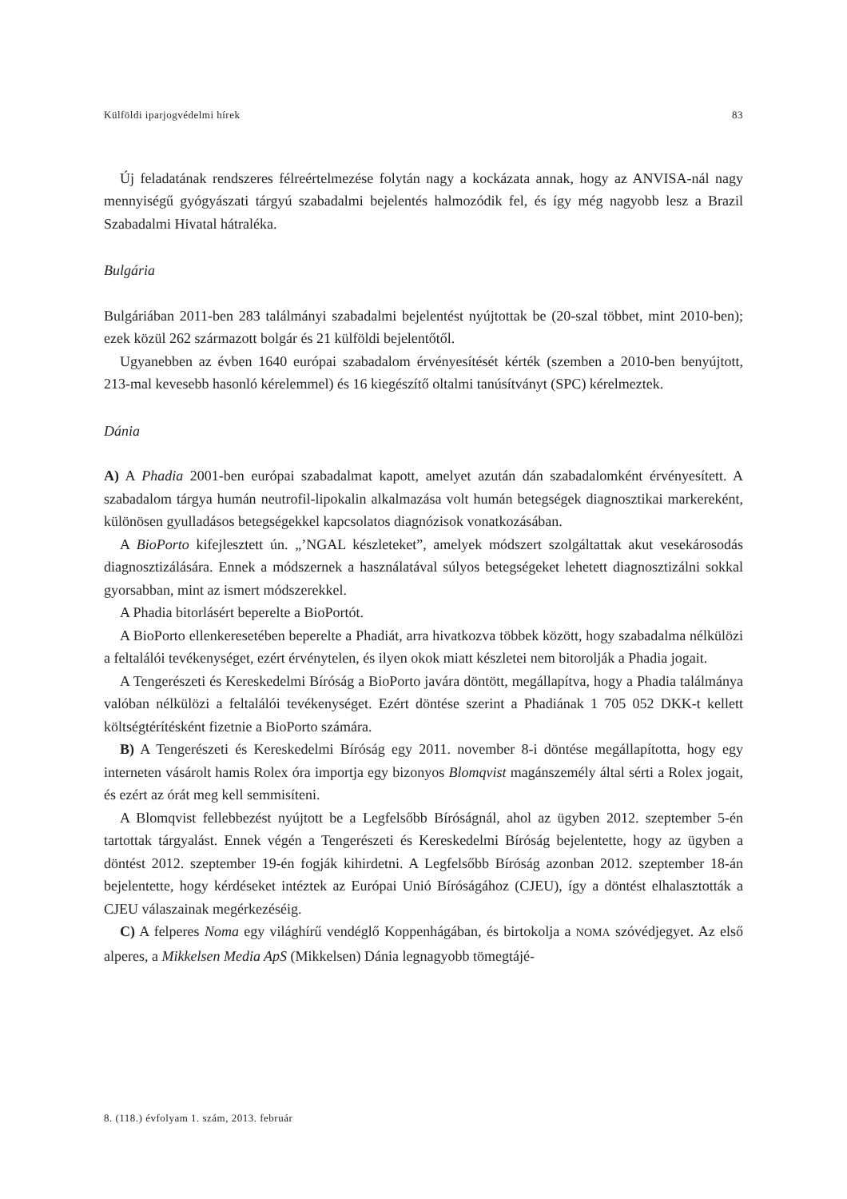Külföldi iparjogvédelmi hírek 83
Új feladatának rendszeres félreértelmezése folytán nagy a kockázata annak, hogy az ANVISA-nál nagy mennyiségű gyógyászati tárgyú szabadalmi bejelentés halmozódik fel, és így még nagyobb lesz a Brazil Szabadalmi Hivatal hátraléka.
Bulgária
Bulgáriában 2011-ben 283 találmányi szabadalmi bejelentést nyújtottak be (20-szal többet, mint 2010-ben); ezek közül 262 származott bolgár és 21 külföldi bejelentőtől.
Ugyanebben az évben 1640 európai szabadalom érvényesítését kérték (szemben a 2010-ben benyújtott, 213-mal kevesebb hasonló kérelemmel) és 16 kiegészítő oltalmi tanúsítványt (SPC) kérelmeztek.
Dánia
A) A Phadia 2001-ben európai szabadalmat kapott, amelyet azután dán szabadalomként érvényesített. A szabadalom tárgya humán neutrofil-lipokalin alkalmazása volt humán betegségek diagnosztikai markereként, különösen gyulladásos betegségekkel kapcsolatos diagnózisok vonatkozásában.
A BioPorto kifejlesztett ún. „’NGAL készleteket”, amelyek módszert szolgáltattak akut vesekárosodás diagnosztizálására. Ennek a módszernek a használatával súlyos betegségeket lehetett diagnosztizálni sokkal gyorsabban, mint az ismert módszerekkel.
A Phadia bitorlásért beperelte a BioPortót.
A BioPorto ellenkeresetében beperelte a Phadiát, arra hivatkozva többek között, hogy szabadalma nélkülözi a feltalálói tevékenységet, ezért érvénytelen, és ilyen okok miatt készletei nem bitorolják a Phadia jogait.
A Tengerészeti és Kereskedelmi Bíróság a BioPorto javára döntött, megállapítva, hogy a Phadia találmánya valóban nélkülözi a feltalálói tevékenységet. Ezért döntése szerint a Phadiának 1 705 052 DKK-t kellett költségtérítésként fizetnie a BioPorto számára.
B) A Tengerészeti és Kereskedelmi Bíróság egy 2011. november 8-i döntése megállapította, hogy egy interneten vásárolt hamis Rolex óra importja egy bizonyos Blomqvist magánszemély által sérti a Rolex jogait, és ezért az órát meg kell semmisíteni.
A Blomqvist fellebbezést nyújtott be a Legfelsőbb Bíróságnál, ahol az ügyben 2012. szeptember 5-én tartottak tárgyalást. Ennek végén a Tengerészeti és Kereskedelmi Bíróság bejelentette, hogy az ügyben a döntést 2012. szeptember 19-én fogják kihirdetni. A Legfelsőbb Bíróság azonban 2012. szeptember 18-án bejelentette, hogy kérdéseket intéztek az Európai Unió Bíróságához (CJEU), így a döntést elhalasztották a CJEU válaszainak megérkezéséig.
C) A felperes Noma egy világhírű vendéglő Koppenhágában, és birtokolja a NOMA szóvédjegyet. Az első alperes, a Mikkelsen Media ApS (Mikkelsen) Dánia legnagyobb tömegtájé-
8. (118.) évfolyam 1. szám, 2013. február